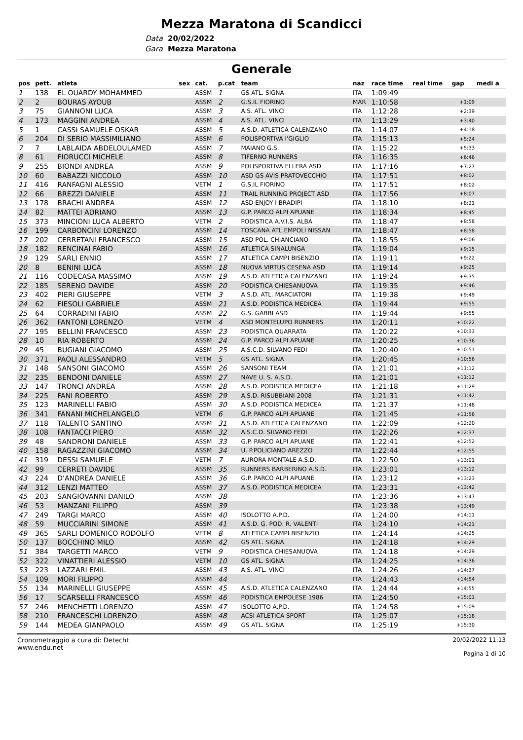Mezza Maratona di Scandicci
Data 20/02/2022
Gara Mezza Maratona
Generale
| pos | pett. | atleta | sex | cat. | p.cat | team | naz | race time | real time | gap | medi a |
| --- | --- | --- | --- | --- | --- | --- | --- | --- | --- | --- | --- |
| 1 | 138 | EL OUARDY MOHAMMED | | ASSM | 1 | GS ATL. SIGNA | ITA | 1:09:49 | | | |
| 2 | 2 | BOURAS AYOUB | | ASSM | 2 | G.S.IL FIORINO | MAR | 1:10:58 | | +1:09 | |
| 3 | 75 | GIANNONI LUCA | | ASSM | 3 | A.S. ATL. VINCI | ITA | 1:12:28 | | +2:39 | |
| 4 | 173 | MAGGINI ANDREA | | ASSM | 4 | A.S. ATL. VINCI | ITA | 1:13:29 | | +3:40 | |
| 5 | 1 | CASSI SAMUELE OSKAR | | ASSM | 5 | A.S.D. ATLETICA CALENZANO | ITA | 1:14:07 | | +4:18 | |
| 6 | 204 | DI SERIO MASSIMILIANO | | ASSM | 6 | POLISPORTIVA I'GIGLIO | ITA | 1:15:13 | | +5:24 | |
| 7 | 7 | LABLAIDA ABDELOULAMED | | ASSM | 7 | MAIANO G.S. | ITA | 1:15:22 | | +5:33 | |
| 8 | 61 | FIORUCCI MICHELE | | ASSM | 8 | TIFERNO RUNNERS | ITA | 1:16:35 | | +6:46 | |
| 9 | 255 | BIONDI ANDREA | | ASSM | 9 | POLISPORTIVA ELLERA ASD | ITA | 1:17:16 | | +7:27 | |
| 10 | 60 | BABAZZI NICCOLO | | ASSM | 10 | ASD GS AVIS PRATOVECCHIO | ITA | 1:17:51 | | +8:02 | |
| 11 | 416 | RANFAGNI ALESSIO | | VETM | 1 | G.S.IL FIORINO | ITA | 1:17:51 | | +8:02 | |
| 12 | 66 | BREZZI DANIELE | | ASSM | 11 | TRAIL RUNNING PROJECT ASD | ITA | 1:17:56 | | +8:07 | |
| 13 | 178 | BRACHI ANDREA | | ASSM | 12 | ASD ENJOY I BRADIPI | ITA | 1:18:10 | | +8:21 | |
| 14 | 82 | MATTEI ADRIANO | | ASSM | 13 | G.P. PARCO ALPI APUANE | ITA | 1:18:34 | | +8:45 | |
| 15 | 373 | MINCIONI LUCA ALBERTO | | VETM | 2 | PODISTICA A.V.I.S. ALBA | ITA | 1:18:47 | | +8:58 | |
| 16 | 199 | CARBONCINI LORENZO | | ASSM | 14 | TOSCANA ATL.EMPOLI NISSAN | ITA | 1:18:47 | | +8:58 | |
| 17 | 202 | CERRETANI FRANCESCO | | ASSM | 15 | ASD POL. CHIANCIANO | ITA | 1:18:55 | | +9:06 | |
| 18 | 182 | RENCINAI FABIO | | ASSM | 16 | ATLETICA SINALUNGA | ITA | 1:19:04 | | +9:15 | |
| 19 | 129 | SARLI ENNIO | | ASSM | 17 | ATLETICA CAMPI BISENZIO | ITA | 1:19:11 | | +9:22 | |
| 20 | 8 | BENINI LUCA | | ASSM | 18 | NUOVA VIRTUS CESENA ASD | ITA | 1:19:14 | | +9:25 | |
| 21 | 116 | CODECASA MASSIMO | | ASSM | 19 | A.S.D. ATLETICA CALENZANO | ITA | 1:19:24 | | +9:35 | |
| 22 | 185 | SERENO DAVIDE | | ASSM | 20 | PODISTICA CHIESANUOVA | ITA | 1:19:35 | | +9:46 | |
| 23 | 402 | PIERI GIUSEPPE | | VETM | 3 | A.S.D. ATL. MARCIATORI | ITA | 1:19:38 | | +9:49 | |
| 24 | 62 | FIESOLI GABRIELE | | ASSM | 21 | A.S.D. PODISTICA MEDICEA | ITA | 1:19:44 | | +9:55 | |
| 25 | 64 | CORRADINI FABIO | | ASSM | 22 | G.S. GABBI ASD | ITA | 1:19:44 | | +9:55 | |
| 26 | 362 | FANTONI LORENZO | | VETM | 4 | ASD MONTELUPO RUNNERS | ITA | 1:20:11 | | +10:22 | |
| 27 | 195 | BELLINI FRANCESCO | | ASSM | 23 | PODISTICA QUARRATA | ITA | 1:20:22 | | +10:33 | |
| 28 | 10 | RIA ROBERTO | | ASSM | 24 | G.P. PARCO ALPI APUANE | ITA | 1:20:25 | | +10:36 | |
| 29 | 45 | BUGIANI GIACOMO | | ASSM | 25 | A.S.C.D. SILVANO FEDI | ITA | 1:20:40 | | +10:51 | |
| 30 | 371 | PAOLI ALESSANDRO | | VETM | 5 | GS ATL. SIGNA | ITA | 1:20:45 | | +10:56 | |
| 31 | 148 | SANSONI GIACOMO | | ASSM | 26 | SANSONI TEAM | ITA | 1:21:01 | | +11:12 | |
| 32 | 235 | BENDONI DANIELE | | ASSM | 27 | NAVE U. S. A.S.D. | ITA | 1:21:01 | | +11:12 | |
| 33 | 147 | TRONCI ANDREA | | ASSM | 28 | A.S.D. PODISTICA MEDICEA | ITA | 1:21:18 | | +11:29 | |
| 34 | 225 | FANI ROBERTO | | ASSM | 29 | A.S.D. RISUBBIANI 2008 | ITA | 1:21:31 | | +11:42 | |
| 35 | 123 | MARINELLI FABIO | | ASSM | 30 | A.S.D. PODISTICA MEDICEA | ITA | 1:21:37 | | +11:48 | |
| 36 | 341 | FANANI MICHELANGELO | | VETM | 6 | G.P. PARCO ALPI APUANE | ITA | 1:21:45 | | +11:56 | |
| 37 | 118 | TALENTO SANTINO | | ASSM | 31 | A.S.D. ATLETICA CALENZANO | ITA | 1:22:09 | | +12:20 | |
| 38 | 108 | FANTACCI PIERO | | ASSM | 32 | A.S.C.D. SILVANO FEDI | ITA | 1:22:26 | | +12:37 | |
| 39 | 48 | SANDRONI DANIELE | | ASSM | 33 | G.P. PARCO ALPI APUANE | ITA | 1:22:41 | | +12:52 | |
| 40 | 158 | RAGAZZINI GIACOMO | | ASSM | 34 | U. P.POLICIANO AREZZO | ITA | 1:22:44 | | +12:55 | |
| 41 | 319 | DESSI SAMUELE | | VETM | 7 | AURORA MONTALE A.S.D. | ITA | 1:22:50 | | +13:01 | |
| 42 | 99 | CERRETI DAVIDE | | ASSM | 35 | RUNNERS BARBERINO A.S.D. | ITA | 1:23:01 | | +13:12 | |
| 43 | 224 | D'ANDREA DANIELE | | ASSM | 36 | G.P. PARCO ALPI APUANE | ITA | 1:23:12 | | +13:23 | |
| 44 | 312 | LENZI MATTEO | | ASSM | 37 | A.S.D. PODISTICA MEDICEA | ITA | 1:23:31 | | +13:42 | |
| 45 | 203 | SANGIOVANNI DANILO | | ASSM | 38 | | ITA | 1:23:36 | | +13:47 | |
| 46 | 53 | MANZANI FILIPPO | | ASSM | 39 | | ITA | 1:23:38 | | +13:49 | |
| 47 | 249 | TARGI MARCO | | ASSM | 40 | ISOLOTTO A.P.D. | ITA | 1:24:00 | | +14:11 | |
| 48 | 59 | MUCCIARINI SIMONE | | ASSM | 41 | A.S.D. G. POD. R. VALENTI | ITA | 1:24:10 | | +14:21 | |
| 49 | 365 | SARLI DOMENICO RODOLFO | | VETM | 8 | ATLETICA CAMPI BISENZIO | ITA | 1:24:14 | | +14:25 | |
| 50 | 137 | BOCCHINO MILO | | ASSM | 42 | GS ATL. SIGNA | ITA | 1:24:18 | | +14:29 | |
| 51 | 384 | TARGETTI MARCO | | VETM | 9 | PODISTICA CHIESANUOVA | ITA | 1:24:18 | | +14:29 | |
| 52 | 322 | VINATTIERI ALESSIO | | VETM | 10 | GS ATL. SIGNA | ITA | 1:24:25 | | +14:36 | |
| 53 | 223 | LAZZARI EMIL | | ASSM | 43 | A.S. ATL. VINCI | ITA | 1:24:26 | | +14:37 | |
| 54 | 109 | MORI FILIPPO | | ASSM | 44 | | ITA | 1:24:43 | | +14:54 | |
| 55 | 134 | MARINELLI GIUSEPPE | | ASSM | 45 | A.S.D. ATLETICA CALENZANO | ITA | 1:24:44 | | +14:55 | |
| 56 | 17 | SCARSELLI FRANCESCO | | ASSM | 46 | PODISTICA EMPOLESE 1986 | ITA | 1:24:50 | | +15:01 | |
| 57 | 246 | MENCHETTI LORENZO | | ASSM | 47 | ISOLOTTO A.P.D. | ITA | 1:24:58 | | +15:09 | |
| 58 | 210 | FRANCESCHI LORENZO | | ASSM | 48 | ACSI ATLETICA SPORT | ITA | 1:25:07 | | +15:18 | |
| 59 | 144 | MEDEA GIANPAOLO | | ASSM | 49 | GS ATL. SIGNA | ITA | 1:25:19 | | +15:30 | |
Cronometraggio a cura di: Detecht
www.endu.net
20/02/2022 11:13
Pagina 1 di 10